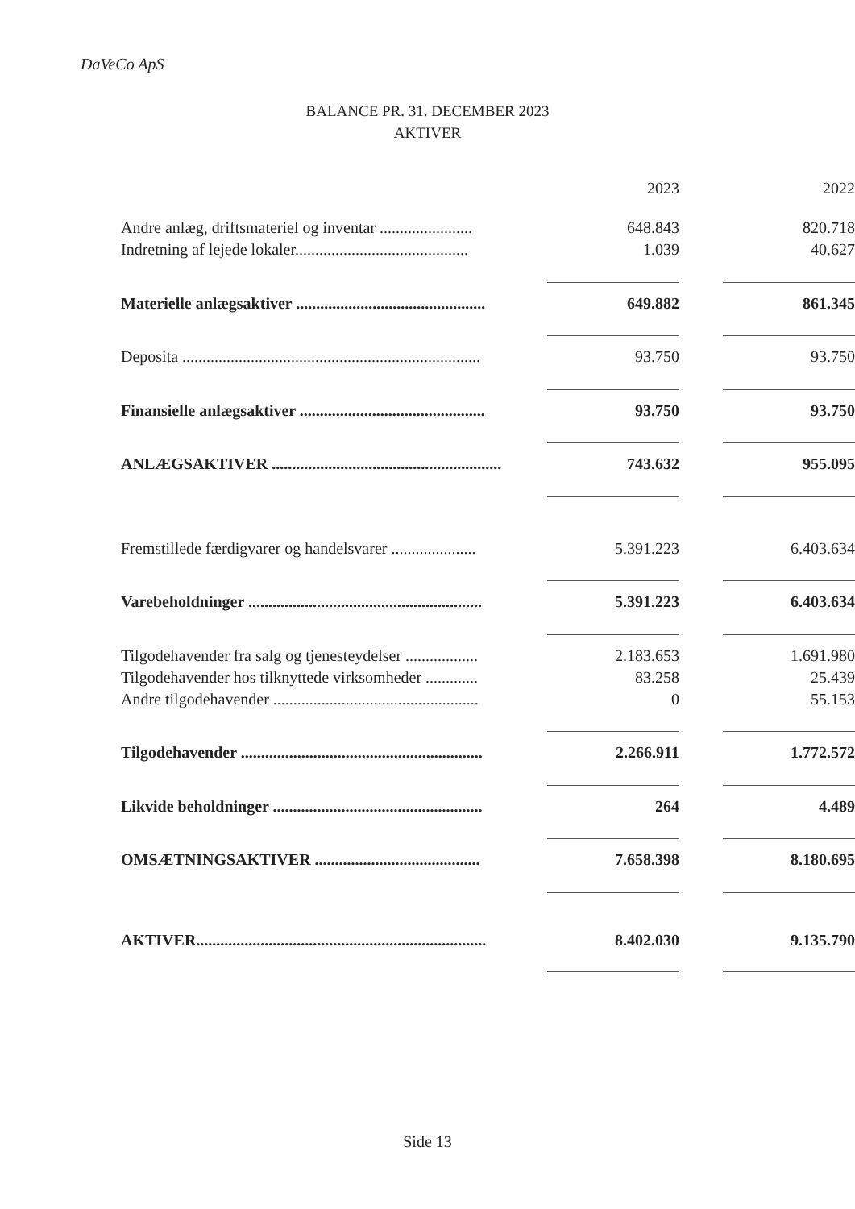DaVeCo ApS
BALANCE PR. 31. DECEMBER 2023
AKTIVER
| | | 2023 | | 2022 |
| Andre anlæg, driftsmateriel og inventar ....................... | | 648.843 | | 820.718 |
| Indretning af lejede lokaler........................................... | | 1.039 | | 40.627 |
| Materielle anlægsaktiver ............................................... | | 649.882 | | 861.345 |
| Deposita .......................................................................... | | 93.750 | | 93.750 |
| Finansielle anlægsaktiver .............................................. | | 93.750 | | 93.750 |
| ANLÆGSAKTIVER ......................................................... | | 743.632 | | 955.095 |
| Fremstillede færdigvarer og handelsvarer ..................... | | 5.391.223 | | 6.403.634 |
| Varebeholdninger .......................................................... | | 5.391.223 | | 6.403.634 |
| Tilgodehavender fra salg og tjenesteydelser .................. | | 2.183.653 | | 1.691.980 |
| Tilgodehavender hos tilknyttede virksomheder ............. | | 83.258 | | 25.439 |
| Andre tilgodehavender ................................................... | | 0 | | 55.153 |
| Tilgodehavender ............................................................ | | 2.266.911 | | 1.772.572 |
| Likvide beholdninger .................................................... | | 264 | | 4.489 |
| OMSÆTNINGSAKTIVER ......................................... | | 7.658.398 | | 8.180.695 |
| AKTIVER........................................................................ | | 8.402.030 | | 9.135.790 |
Side 13